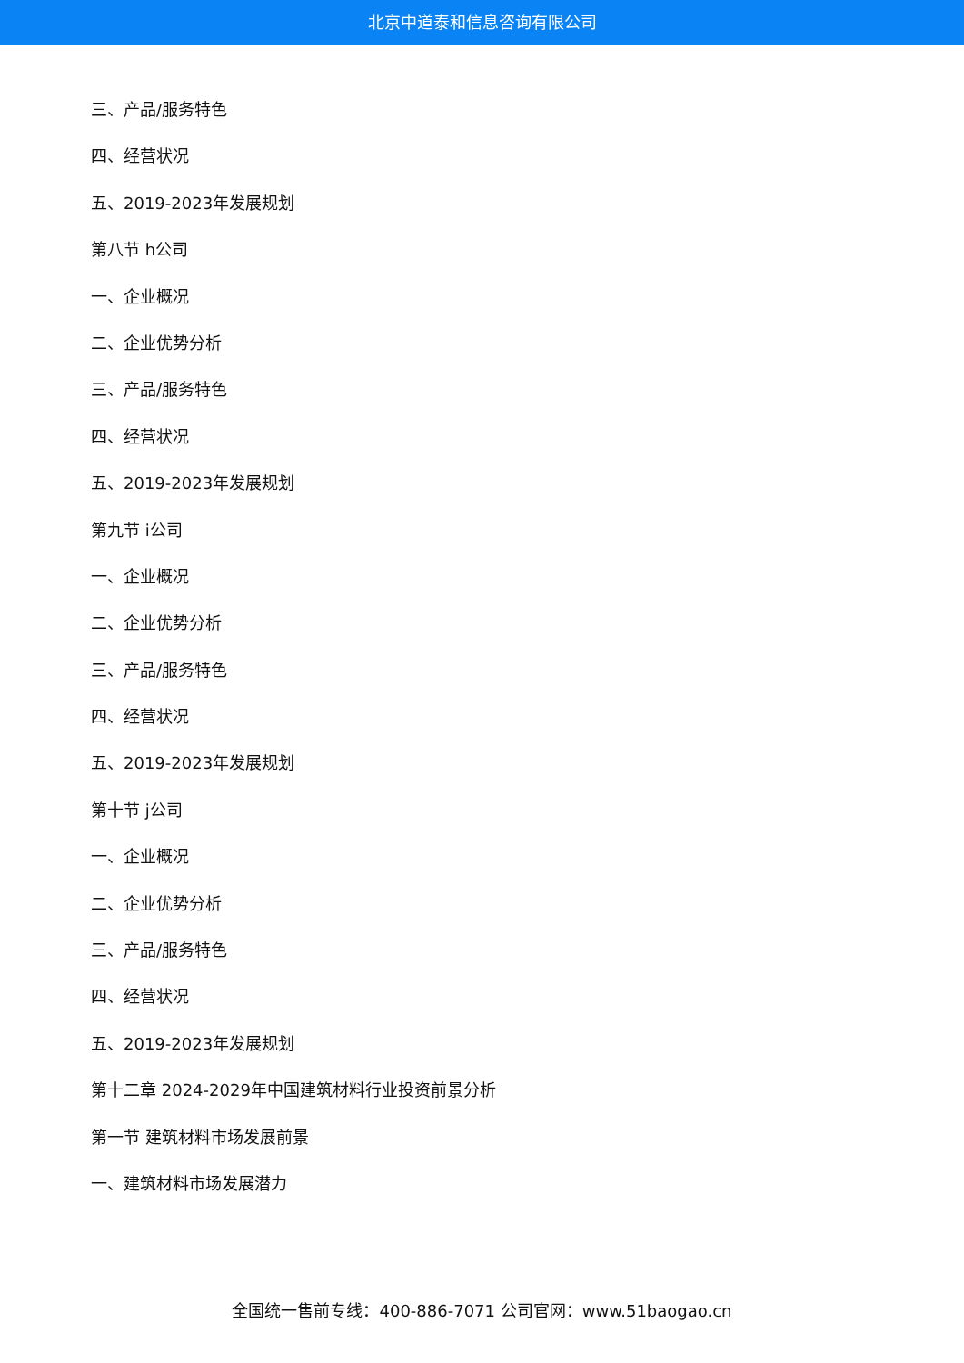北京中道泰和信息咨询有限公司
三、产品/服务特色
四、经营状况
五、2019-2023年发展规划
第八节 h公司
一、企业概况
二、企业优势分析
三、产品/服务特色
四、经营状况
五、2019-2023年发展规划
第九节 i公司
一、企业概况
二、企业优势分析
三、产品/服务特色
四、经营状况
五、2019-2023年发展规划
第十节 j公司
一、企业概况
二、企业优势分析
三、产品/服务特色
四、经营状况
五、2019-2023年发展规划
第十二章 2024-2029年中国建筑材料行业投资前景分析
第一节 建筑材料市场发展前景
一、建筑材料市场发展潜力
全国统一售前专线：400-886-7071 公司官网：www.51baogao.cn